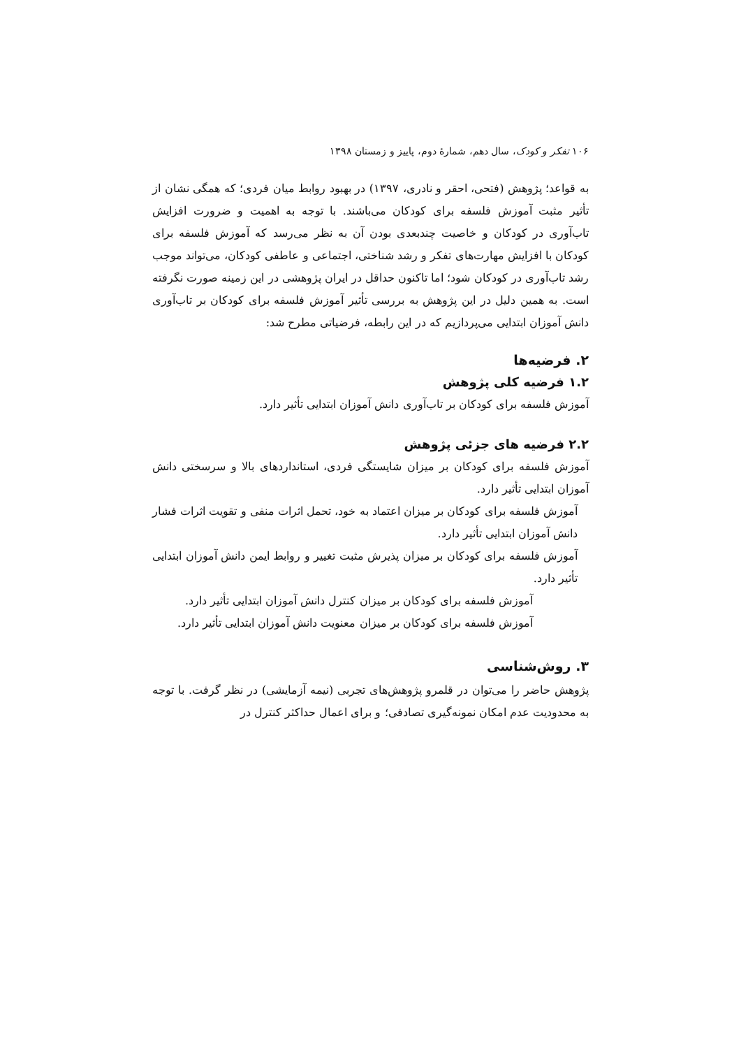۱۰۶ تفکر و کودک، سال دهم، شمارهٔ دوم، پاییز و زمستان ۱۳۹۸
به قواعد؛ پژوهش (فتحی، احقر و نادری، ۱۳۹۷) در بهبود روابط میان فردی؛ که همگی نشان از تأثیر مثبت آموزش فلسفه برای کودکان می‌باشند. با توجه به اهمیت و ضرورت افزایش تاب‌آوری در کودکان و خاصیت چندبعدی بودن آن به نظر می‌رسد که آموزش فلسفه برای کودکان با افزایش مهارت‌های تفکر و رشد شناختی، اجتماعی و عاطفی کودکان، می‌تواند موجب رشد تاب‌آوری در کودکان شود؛ اما تاکنون حداقل در ایران پژوهشی در این زمینه صورت نگرفته است. به همین دلیل در این پژوهش به بررسی تأثیر آموزش فلسفه برای کودکان بر تاب‌آوری دانش آموزان ابتدایی می‌پردازیم که در این رابطه، فرضیاتی مطرح شد:
۲. فرضیه‌ها
۱.۲ فرضیه کلی پژوهش
آموزش فلسفه برای کودکان بر تاب‌آوری دانش آموزان ابتدایی تأثیر دارد.
۲.۲ فرضیه های جزئی پژوهش
آموزش فلسفه برای کودکان بر میزان شایستگی فردی، استانداردهای بالا و سرسختی دانش آموزان ابتدایی تأثیر دارد.
آموزش فلسفه برای کودکان بر میزان اعتماد به خود، تحمل اثرات منفی و تقویت اثرات فشار دانش آموزان ابتدایی تأثیر دارد.
آموزش فلسفه برای کودکان بر میزان پذیرش مثبت تغییر و روابط ایمن دانش آموزان ابتدایی تأثیر دارد.
آموزش فلسفه برای کودکان بر میزان کنترل دانش آموزان ابتدایی تأثیر دارد.
آموزش فلسفه برای کودکان بر میزان معنویت دانش آموزان ابتدایی تأثیر دارد.
۳. روش‌شناسی
پژوهش حاضر را می‌توان در قلمرو پژوهش‌های تجربی (نیمه آزمایشی) در نظر گرفت. با توجه به محدودیت عدم امکان نمونه‌گیری تصادفی؛ و برای اعمال حداکثر کنترل در